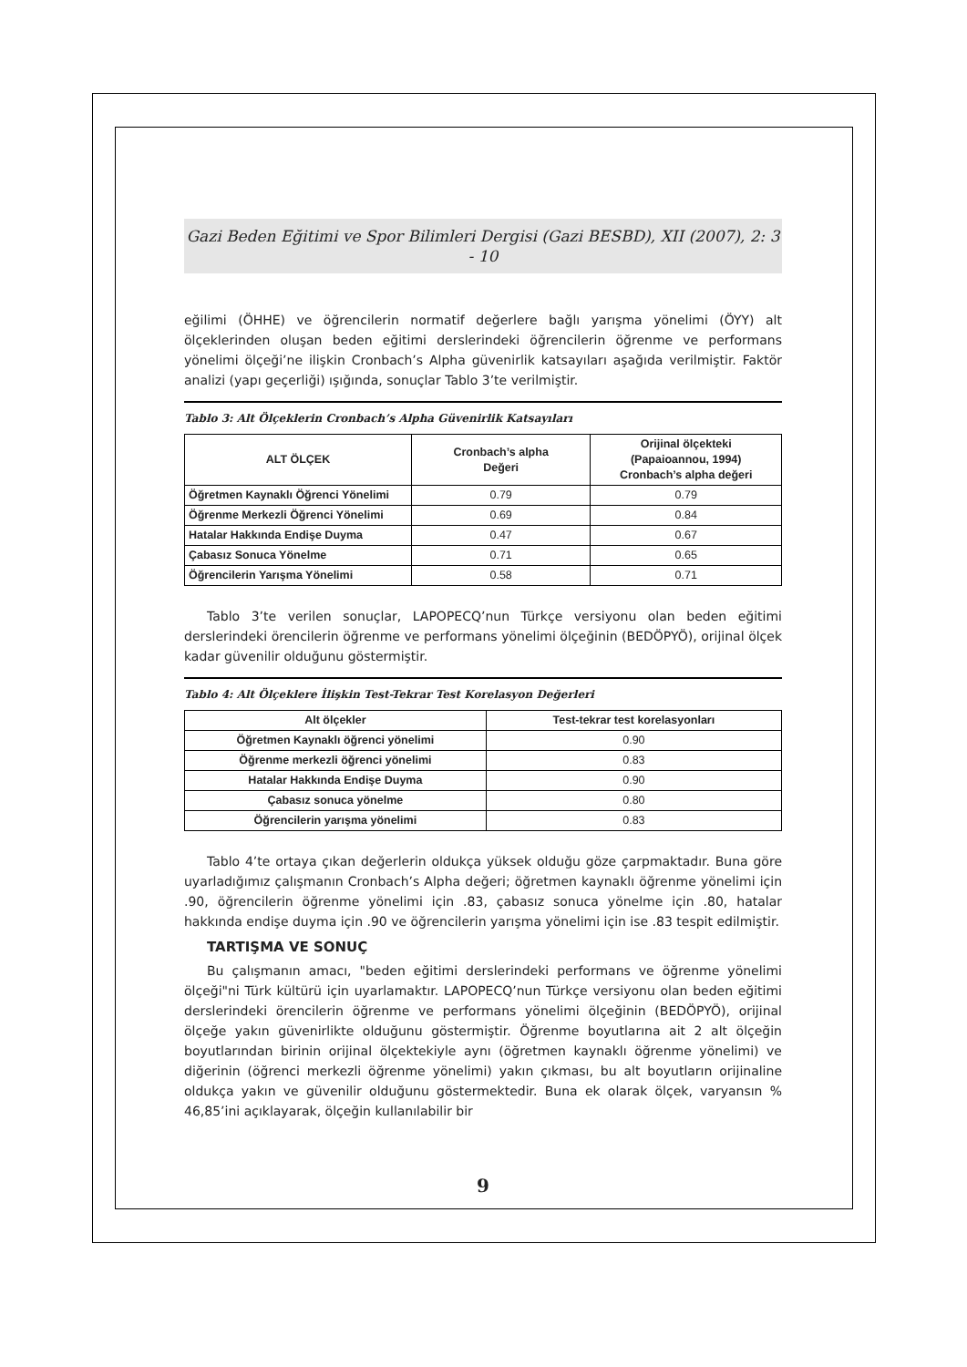Gazi Beden Eğitimi ve Spor Bilimleri Dergisi (Gazi BESBD), XII (2007), 2: 3 - 10
eğilimi (ÖHHE) ve öğrencilerin normatif değerlere bağlı yarışma yönelimi (ÖYY) alt ölçeklerinden oluşan beden eğitimi derslerindeki öğrencilerin öğrenme ve performans yönelimi ölçeği’ne ilişkin Cronbach’s Alpha güvenirlik katsayıları aşağıda verilmiştir. Faktör analizi (yapı geçerliği) ışığında, sonuçlar Tablo 3’te verilmiştir.
Tablo 3: Alt Ölçeklerin Cronbach’s Alpha Güvenirlik Katsayıları
| ALT ÖLÇEK | Cronbach’s alpha Değeri | Orijinal ölçekteki (Papaioannou, 1994) Cronbach’s alpha değeri |
| --- | --- | --- |
| Öğretmen Kaynaklı Öğrenci Yönelimi | 0.79 | 0.79 |
| Öğrenme Merkezli Öğrenci Yönelimi | 0.69 | 0.84 |
| Hatalar Hakkında Endişe Duyma | 0.47 | 0.67 |
| Çabasız Sonuca Yönelme | 0.71 | 0.65 |
| Öğrencilerin Yarışma Yönelimi | 0.58 | 0.71 |
Tablo 3’te verilen sonuçlar, LAPOPECQ’nun Türkçe versiyonu olan beden eğitimi derslerindeki örencilerin öğrenme ve performans yönelimi ölçeğinin (BEDÖPYÖ), orijinal ölçek kadar güvenilir olduğunu göstermiştir.
Tablo 4: Alt Ölçeklere İlişkin Test-Tekrar Test Korelasyon Değerleri
| Alt ölçekler | Test-tekrar test korelasyonları |
| --- | --- |
| Öğretmen Kaynaklı öğrenci yönelimi | 0.90 |
| Öğrenme merkezli öğrenci yönelimi | 0.83 |
| Hatalar Hakkında Endişe Duyma | 0.90 |
| Çabasız sonuca yönelme | 0.80 |
| Öğrencilerin yarışma yönelimi | 0.83 |
Tablo 4’te ortaya çıkan değerlerin oldukça yüksek olduğu göze çarpmaktadır. Buna göre uyarladığımız çalışmanın Cronbach’s Alpha değeri; öğretmen kaynaklı öğrenme yönelimi için .90, öğrencilerin öğrenme yönelimi için .83, çabasız sonuca yönelme için .80, hatalar hakkında endişe duyma için .90 ve öğrencilerin yarışma yönelimi için ise .83 tespit edilmiştir.
TARTIŞMA VE SONUÇ
Bu çalışmanın amacı, "beden eğitimi derslerindeki performans ve öğrenme yönelimi ölçeği"ni Türk kültürü için uyarlamaktır. LAPOPECQ’nun Türkçe versiyonu olan beden eğitimi derslerindeki örencilerin öğrenme ve performans yönelimi ölçeğinin (BEDÖPYÖ), orijinal ölçeğe yakın güvenirlikte olduğunu göstermiştir. Öğrenme boyutlarına ait 2 alt ölçeğin boyutlarından birinin orijinal ölçektekiyle aynı (öğretmen kaynaklı öğrenme yönelimi) ve diğerinin (öğrenci merkezli öğrenme yönelimi) yakın çıkması, bu alt boyutların orijinaline oldukça yakın ve güvenilir olduğunu göstermektedir. Buna ek olarak ölçek, varyansın % 46,85’ini açıklayarak, ölçeğin kullanılabilir bir
9